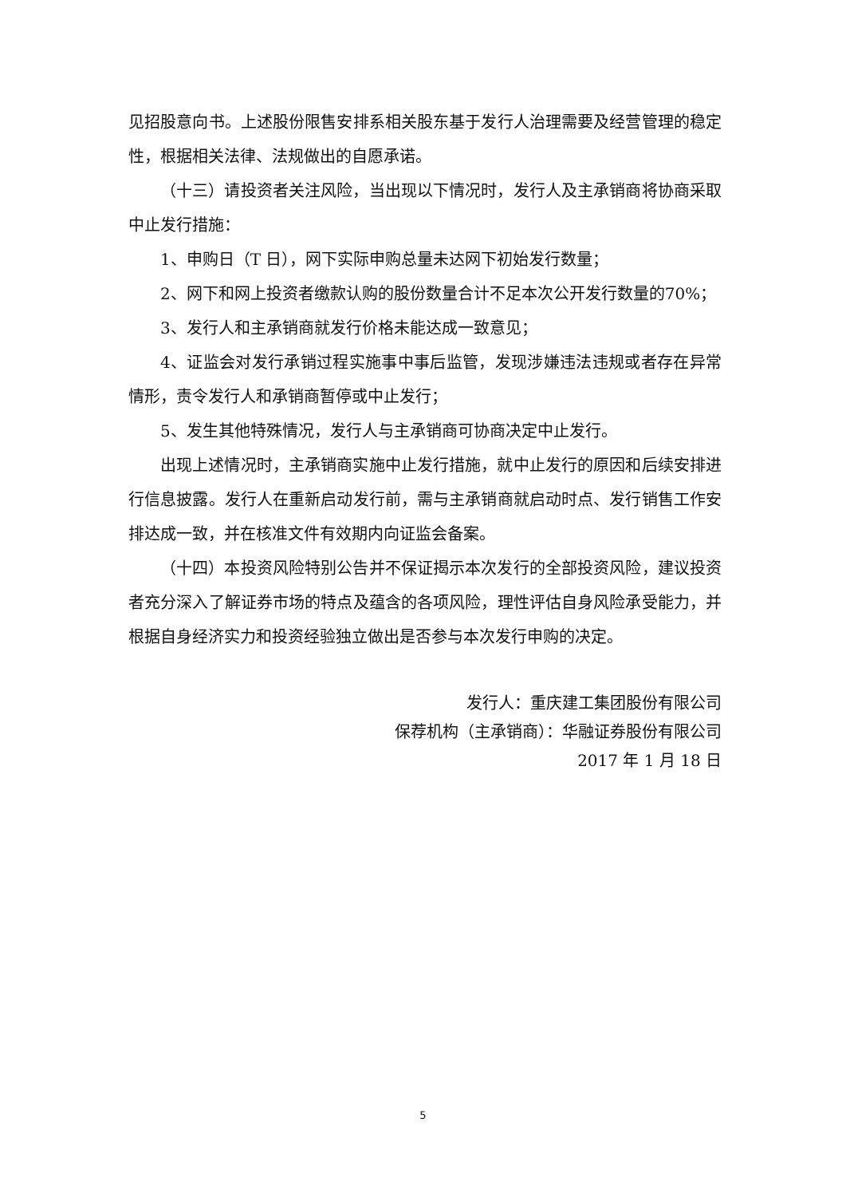见招股意向书。上述股份限售安排系相关股东基于发行人治理需要及经营管理的稳定性，根据相关法律、法规做出的自愿承诺。
（十三）请投资者关注风险，当出现以下情况时，发行人及主承销商将协商采取中止发行措施：
1、申购日（T 日），网下实际申购总量未达网下初始发行数量；
2、网下和网上投资者缴款认购的股份数量合计不足本次公开发行数量的70%；
3、发行人和主承销商就发行价格未能达成一致意见；
4、证监会对发行承销过程实施事中事后监管，发现涉嫌违法违规或者存在异常情形，责令发行人和承销商暂停或中止发行；
5、发生其他特殊情况，发行人与主承销商可协商决定中止发行。
出现上述情况时，主承销商实施中止发行措施，就中止发行的原因和后续安排进行信息披露。发行人在重新启动发行前，需与主承销商就启动时点、发行销售工作安排达成一致，并在核准文件有效期内向证监会备案。
（十四）本投资风险特别公告并不保证揭示本次发行的全部投资风险，建议投资者充分深入了解证券市场的特点及蕴含的各项风险，理性评估自身风险承受能力，并根据自身经济实力和投资经验独立做出是否参与本次发行申购的决定。
发行人：重庆建工集团股份有限公司
保荐机构（主承销商）：华融证券股份有限公司
2017 年 1 月 18 日
5